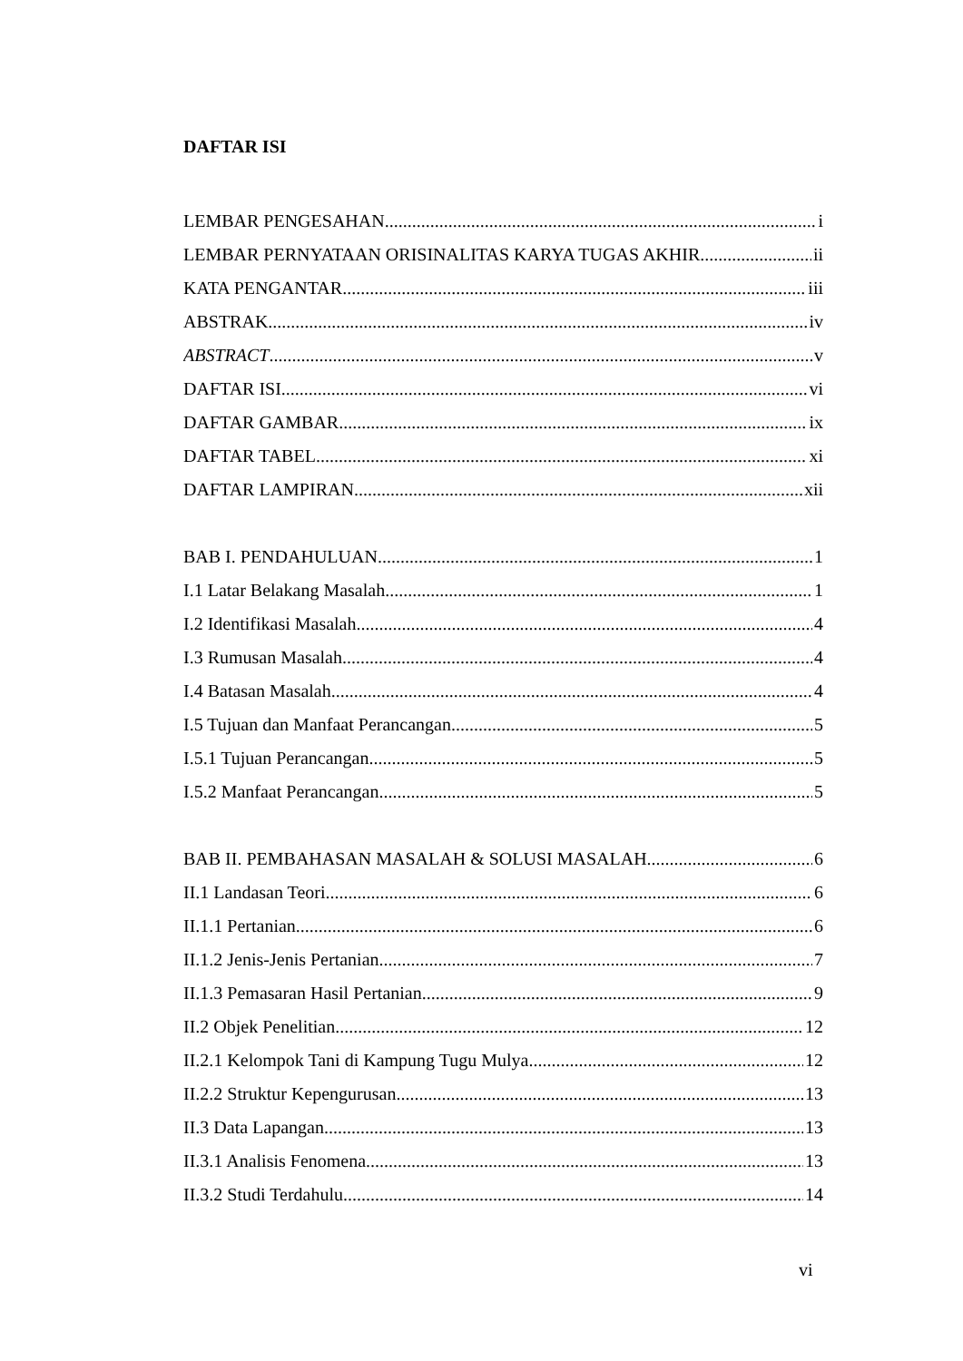DAFTAR ISI
LEMBAR PENGESAHAN i
LEMBAR PERNYATAAN ORISINALITAS KARYA TUGAS AKHIR ii
KATA PENGANTAR iii
ABSTRAK iv
ABSTRACT v
DAFTAR ISI vi
DAFTAR GAMBAR ix
DAFTAR TABEL xi
DAFTAR LAMPIRAN xii
BAB I. PENDAHULUAN 1
I.1 Latar Belakang Masalah 1
I.2 Identifikasi Masalah 4
I.3 Rumusan Masalah 4
I.4 Batasan Masalah 4
I.5 Tujuan dan Manfaat Perancangan 5
I.5.1 Tujuan Perancangan 5
I.5.2 Manfaat Perancangan 5
BAB II. PEMBAHASAN MASALAH & SOLUSI MASALAH 6
II.1 Landasan Teori 6
II.1.1 Pertanian 6
II.1.2 Jenis-Jenis Pertanian 7
II.1.3 Pemasaran Hasil Pertanian 9
II.2 Objek Penelitian 12
II.2.1 Kelompok Tani di Kampung Tugu Mulya 12
II.2.2 Struktur Kepengurusan 13
II.3 Data Lapangan 13
II.3.1 Analisis Fenomena 13
II.3.2 Studi Terdahulu 14
vi